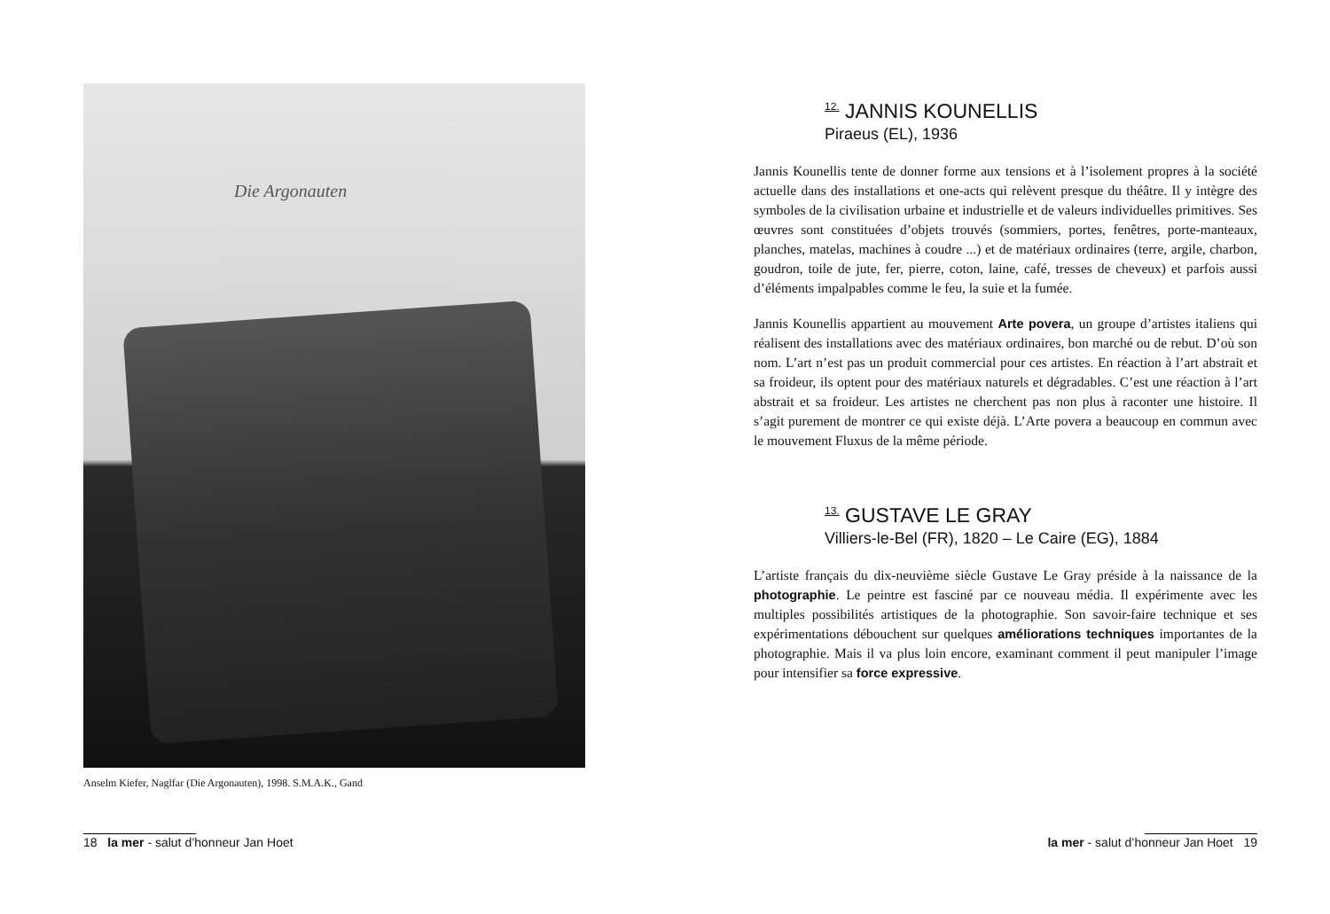Die Argonauten
Anselm Kiefer, Naglfar (Die Argonauten), 1998. S.M.A.K., Gand
18 la mer - salut d’honneur Jan Hoet
<sup>12.</sup> JANNIS KOUNELLIS
Piraeus (EL), 1936
Jannis Kounellis tente de donner forme aux tensions et à l’isolement propres à la société actuelle dans des installations et one-acts qui relèvent presque du théâtre. Il y intègre des symboles de la civilisation urbaine et industrielle et de valeurs individuelles primitives. Ses œuvres sont constituées d’objets trouvés (sommiers, portes, fenêtres, porte-manteaux, planches, matelas, machines à coudre ...) et de matériaux ordinaires (terre, argile, charbon, goudron, toile de jute, fer, pierre, coton, laine, café, tresses de cheveux) et parfois aussi d’éléments impalpables comme le feu, la suie et la fumée.
Jannis Kounellis appartient au mouvement Arte povera, un groupe d’artistes italiens qui réalisent des installations avec des matériaux ordinaires, bon marché ou de rebut. D’où son nom. L’art n’est pas un produit commercial pour ces artistes. En réaction à l’art abstrait et sa froideur, ils optent pour des matériaux naturels et dégradables. C’est une réaction à l’art abstrait et sa froideur. Les artistes ne cherchent pas non plus à raconter une histoire. Il s’agit purement de montrer ce qui existe déjà. L’Arte povera a beaucoup en commun avec le mouvement Fluxus de la même période.
<sup>13.</sup> GUSTAVE LE GRAY
Villiers-le-Bel (FR), 1820 – Le Caire (EG), 1884
L’artiste français du dix-neuvième siècle Gustave Le Gray préside à la naissance de la photographie. Le peintre est fasciné par ce nouveau média. Il expérimente avec les multiples possibilités artistiques de la photographie. Son savoir-faire technique et ses expérimentations débouchent sur quelques améliorations techniques importantes de la photographie. Mais il va plus loin encore, examinant comment il peut manipuler l’image pour intensifier sa force expressive.
la mer - salut d’honneur Jan Hoet 19